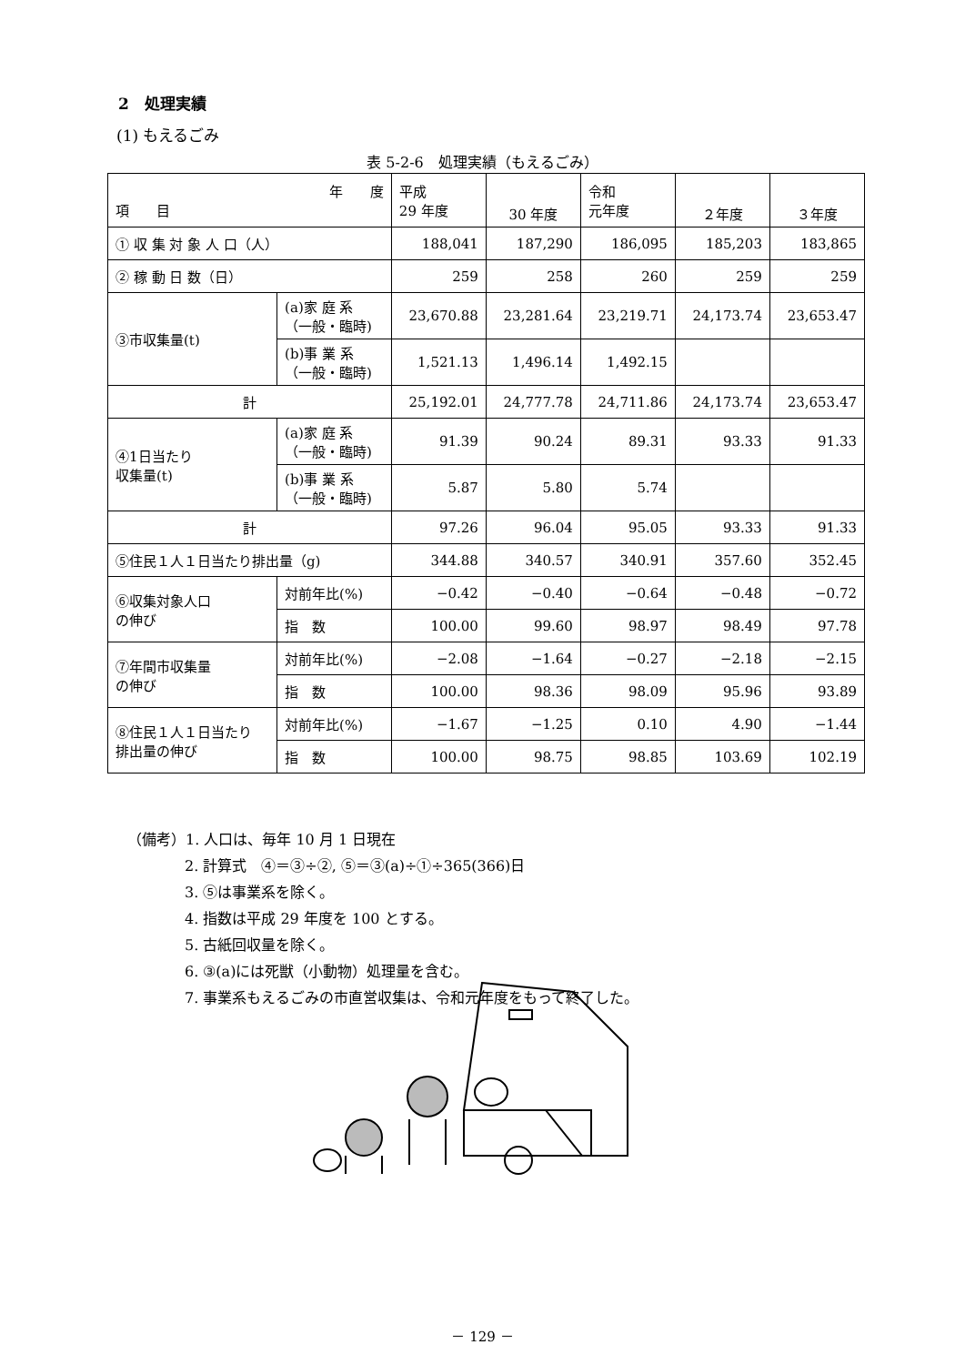2　処理実績
(1) もえるごみ
表 5-2-6　処理実績（もえるごみ）
| 年 度 項 目 | | 平成 29 年度 | 30 年度 | 令和 元年度 | ２年度 | ３年度 |
| ① 収 集 対 象 人 口（人） | | 188,041 | 187,290 | 186,095 | 185,203 | 183,865 |
| ② 稼 動 日 数（日） | | 259 | 258 | 260 | 259 | 259 |
| ③市収集量(t) | (a)家 庭 系 （一般・臨時) | 23,670.88 | 23,281.64 | 23,219.71 | 24,173.74 | 23,653.47 |
| | (b)事 業 系 （一般・臨時) | 1,521.13 | 1,496.14 | 1,492.15 | | |
| 計 | | 25,192.01 | 24,777.78 | 24,711.86 | 24,173.74 | 23,653.47 |
| ④1日当たり 収集量(t) | (a)家 庭 系 （一般・臨時) | 91.39 | 90.24 | 89.31 | 93.33 | 91.33 |
| | (b)事 業 系 （一般・臨時) | 5.87 | 5.80 | 5.74 | | |
| 計 | | 97.26 | 96.04 | 95.05 | 93.33 | 91.33 |
| ⑤住民１人１日当たり排出量（g) | | 344.88 | 340.57 | 340.91 | 357.60 | 352.45 |
| ⑥収集対象人口 の伸び | 対前年比(%) | −0.42 | −0.40 | −0.64 | −0.48 | −0.72 |
| | 指 数 | 100.00 | 99.60 | 98.97 | 98.49 | 97.78 |
| ⑦年間市収集量 の伸び | 対前年比(%) | −2.08 | −1.64 | −0.27 | −2.18 | −2.15 |
| | 指 数 | 100.00 | 98.36 | 98.09 | 95.96 | 93.89 |
| ⑧住民１人１日当たり 排出量の伸び | 対前年比(%) | −1.67 | −1.25 | 0.10 | 4.90 | −1.44 |
| | 指 数 | 100.00 | 98.75 | 98.85 | 103.69 | 102.19 |
（備考）1. 人口は、毎年 10 月 1 日現在
2. 計算式　④＝③÷②, ⑤＝③(a)÷①÷365(366)日
3. ⑤は事業系を除く。
4. 指数は平成 29 年度を 100 とする。
5. 古紙回収量を除く。
6. ③(a)には死獣（小動物）処理量を含む。
7. 事業系もえるごみの市直営収集は、令和元年度をもって終了した。
－ 129 －